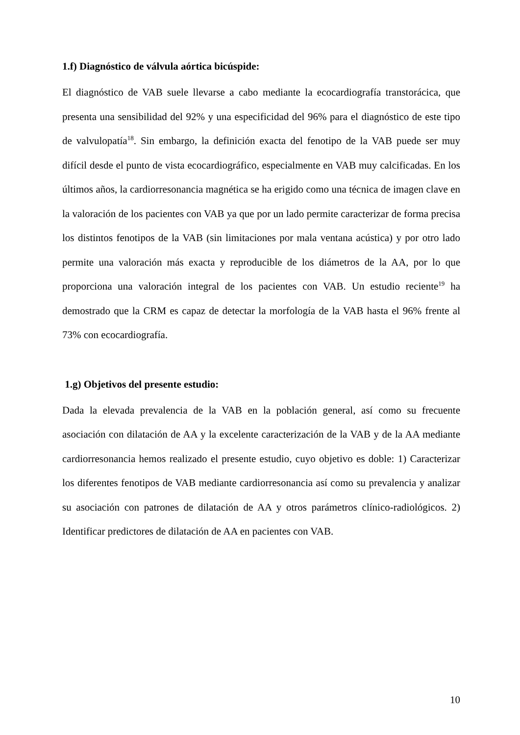1.f) Diagnóstico de válvula aórtica bicúspide:
El diagnóstico de VAB suele llevarse a cabo mediante la ecocardiografía transtorácica, que presenta una sensibilidad del 92% y una especificidad del 96% para el diagnóstico de este tipo de valvulopatía<sup>18</sup>. Sin embargo, la definición exacta del fenotipo de la VAB puede ser muy difícil desde el punto de vista ecocardiográfico, especialmente en VAB muy calcificadas. En los últimos años, la cardiorresonancia magnética se ha erigido como una técnica de imagen clave en la valoración de los pacientes con VAB ya que por un lado permite caracterizar de forma precisa los distintos fenotipos de la VAB (sin limitaciones por mala ventana acústica) y por otro lado permite una valoración más exacta y reproducible de los diámetros de la AA, por lo que proporciona una valoración integral de los pacientes con VAB. Un estudio reciente<sup>19</sup> ha demostrado que la CRM es capaz de detectar la morfología de la VAB hasta el 96% frente al 73% con ecocardiografía.
1.g) Objetivos del presente estudio:
Dada la elevada prevalencia de la VAB en la población general, así como su frecuente asociación con dilatación de AA y la excelente caracterización de la VAB y de la AA mediante cardiorresonancia hemos realizado el presente estudio, cuyo objetivo es doble: 1) Caracterizar los diferentes fenotipos de VAB mediante cardiorresonancia así como su prevalencia y analizar su asociación con patrones de dilatación de AA y otros parámetros clínico-radiológicos. 2) Identificar predictores de dilatación de AA en pacientes con VAB.
10